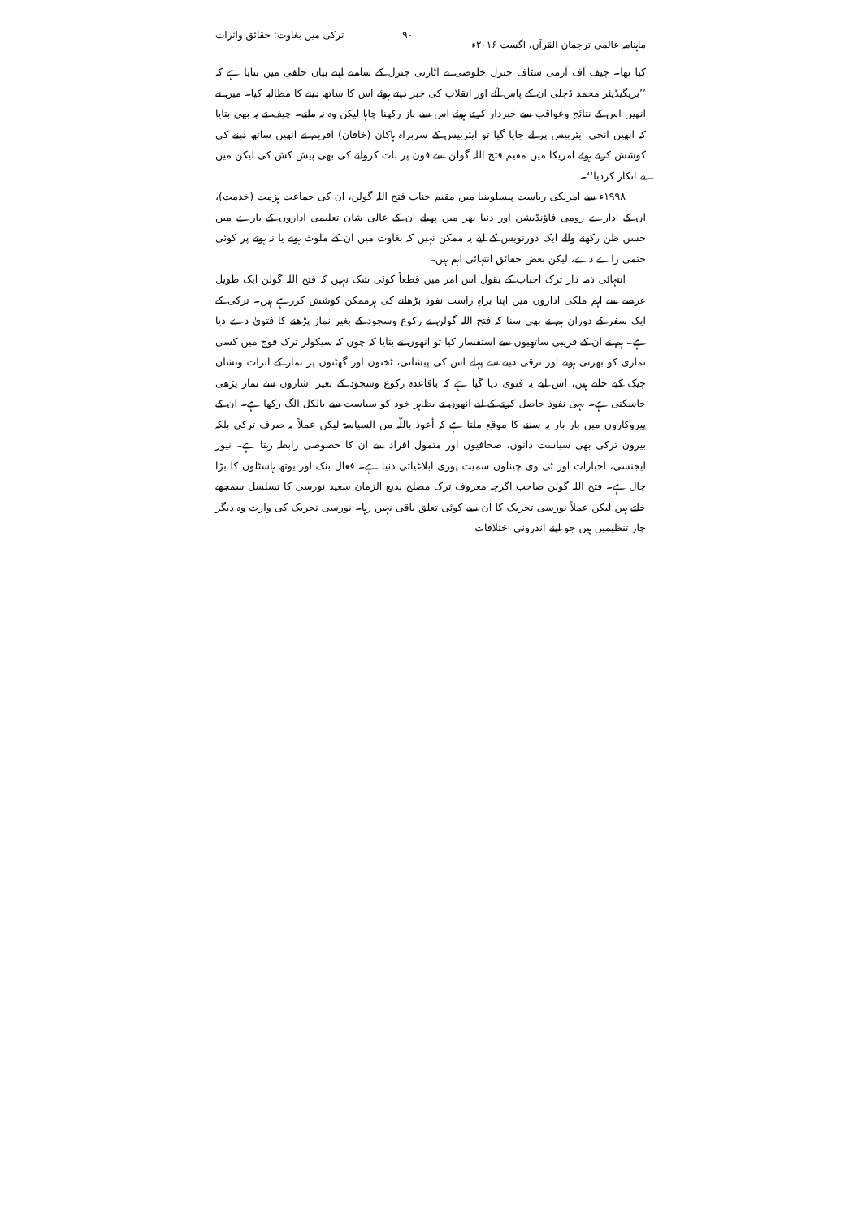ماہنامہ عالمی ترجمان القرآن، اگست ۲۰۱۶ء ۹۰ ترکی میں بغاوت: حقائق واثرات
کیا تھا۔ چیف آف آرمی سٹاف جنرل خلوصی نے اٹارنی جنرل کے سامنے اپنے بیان حلفی میں بتایا ہے کہ ’’بریگیڈیئر محمد ڈچلی ان کے پاس آئے اور انقلاب کی خبر دیتے ہوئے اس کا ساتھ دینے کا مطالبہ کیا۔ میں نے انھیں اس کے نتائج وعواقب سے خبردار کرتے ہوئے اس سے باز رکھنا چاہا لیکن وہ نہ مانے۔ چیف نے یہ بھی بتایا کہ انھیں انجی ایئربیس پر لے جایا گیا تو ایئربیس کے سربراہ ہاکان (خاقان) افریم نے انھیں ساتھ دینے کی کوشش کرتے ہوئے امریکا میں مقیم فتح اللہ گولن سے فون پر بات کروانے کی بھی پیش کش کی لیکن میں نے انکار کردیا‘‘۔
۱۹۹۸ء سے امریکی ریاست پنسلوینیا میں مقیم جناب فتح اللہ گولن، ان کی جماعت ہزمت (خدمت)، ان کے ادارے رومی فاؤنڈیشن اور دنیا بھر میں پھیلے ان کے عالی شان تعلیمی اداروں کے بارے میں حسن ظن رکھنے والے ایک دورنویس کے لیے یہ ممکن نہیں کہ بغاوت میں ان کے ملوث ہونے یا نہ ہونے پر کوئی حتمی راے دے، لیکن بعض حقائق انتہائی اہم ہیں۔
انتہائی ذمہ دار ترک احباب کے بقول اس امر میں قطعاً کوئی شک نہیں کہ فتح اللہ گولن ایک طویل عرصے سے اہم ملکی اداروں میں اپنا براہِ راست نفوذ بڑھانے کی ہرممکن کوشش کررہے ہیں۔ ترکی کے ایک سفر کے دوران ہم نے بھی سنا کہ فتح اللہ گولن نے رکوع وسجود کے بغیر نماز پڑھنے کا فتویٰ دے دیا ہے۔ ہم نے ان کے قریبی ساتھیوں سے استفسار کیا تو انھوں نے بتایا کہ چوں کہ سیکولر ترک فوج میں کسی نمازی کو بھرتی ہونے اور ترقی دینے سے پہلے اس کی پیشانی، ٹخنوں اور گھٹنوں پر نماز کے اثرات ونشان چیک کیے جاتے ہیں، اس لیے یہ فتویٰ دیا گیا ہے کہ باقاعدہ رکوع وسجود کے بغیر اشاروں سے نماز پڑھی جاسکتی ہے۔ یہی نفوذ حاصل کرنے کے لیے انھوں نے بظاہر خود کو سیاست سے بالکل الگ رکھا ہے۔ ان کے پیروکاروں میں بار بار یہ سننے کا موقع ملتا ہے کہ أعوذ باللّٰہ من السیاسۃ لیکن عملاً نہ صرف ترکی بلکہ بیرون ترکی بھی سیاست دانوں، صحافیوں اور متمول افراد سے ان کا خصوصی رابطہ رہتا ہے۔ نیوز ایجنسی، اخبارات اور ٹی وی چینلوں سمیت پوری ابلاغیاتی دنیا ہے۔ فعال بنک اور یوتھ ہاسٹلوں کا بڑا جال ہے۔ فتح اللہ گولن صاحب اگرچہ معروف ترک مصلح بدیع الزمان سعید نورسی کا تسلسل سمجھے جاتے ہیں لیکن عملاً نورسی تحریک کا ان سے کوئی تعلق باقی نہیں رہا۔ نورسی تحریک کی وارث وہ دیگر چار تنظیمیں ہیں جو اپنے اندرونی اختلافات